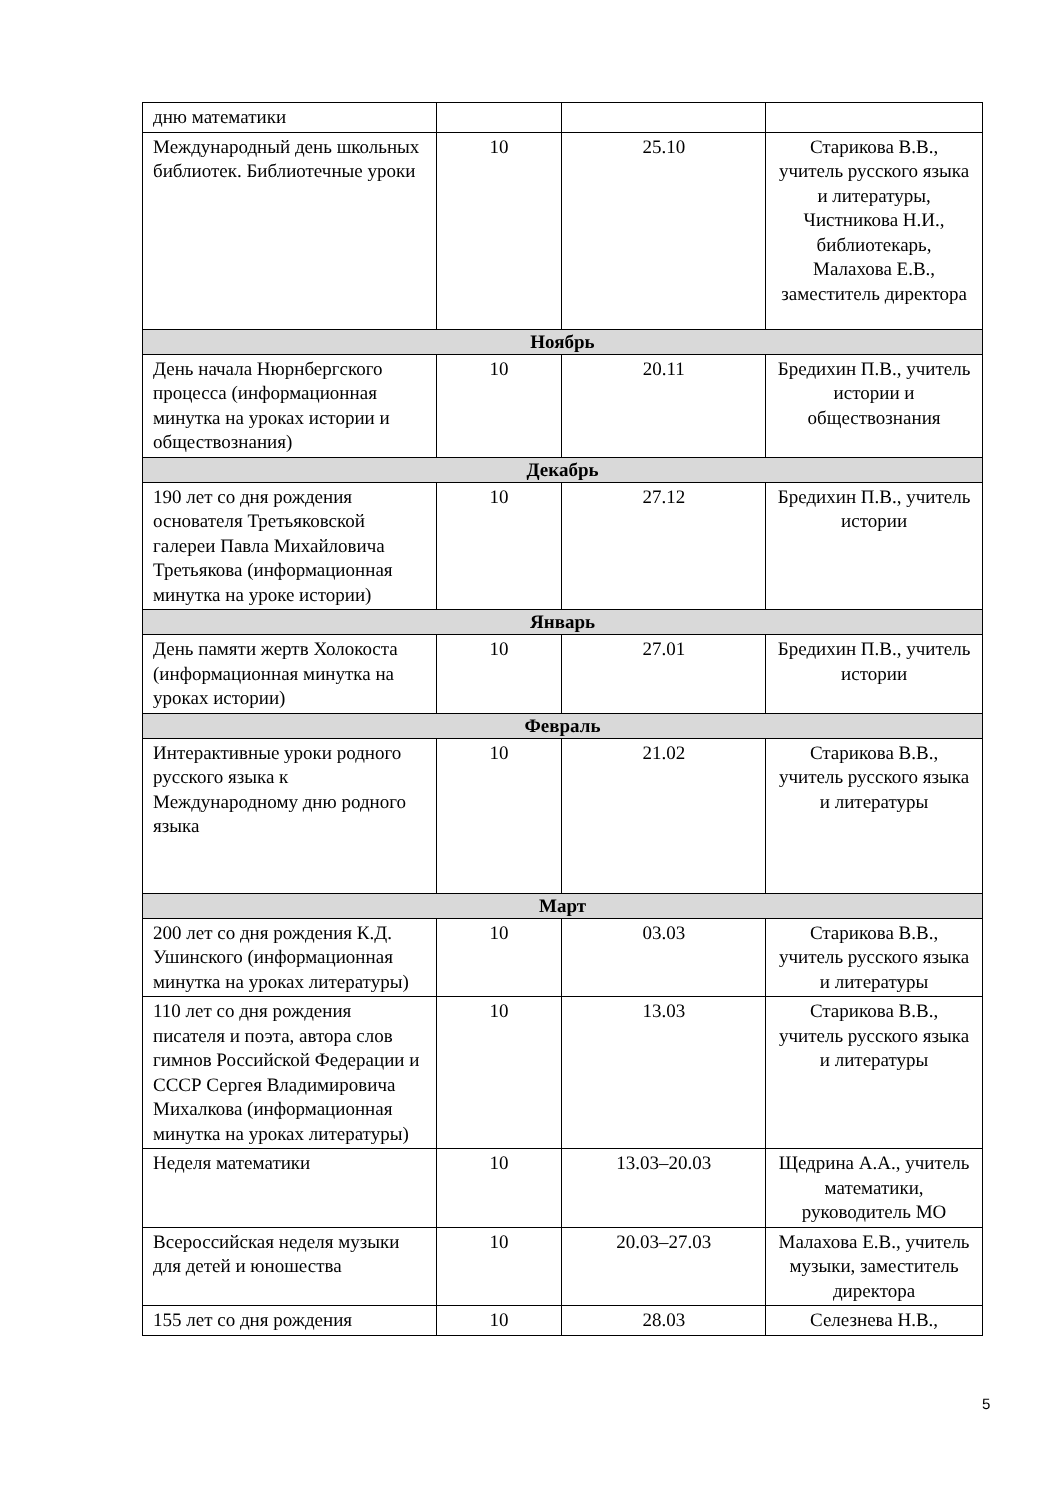| дню математики | | | |
| Международный день школьных библиотек. Библиотечные уроки | 10 | 25.10 | Старикова В.В., учитель русского языка и литературы, Чистникова Н.И., библиотекарь, Малахова Е.В., заместитель директора |
| Ноябрь | | | |
| День начала Нюрнбергского процесса (информационная минутка на уроках истории и обществознания) | 10 | 20.11 | Бредихин П.В., учитель истории и обществознания |
| Декабрь | | | |
| 190 лет со дня рождения основателя Третьяковской галереи Павла Михайловича Третьякова (информационная минутка на уроке истории) | 10 | 27.12 | Бредихин П.В., учитель истории |
| Январь | | | |
| День памяти жертв Холокоста (информационная минутка на уроках истории) | 10 | 27.01 | Бредихин П.В., учитель истории |
| Февраль | | | |
| Интерактивные уроки родного русского языка к Международному дню родного языка | 10 | 21.02 | Старикова В.В., учитель русского языка и литературы |
| Март | | | |
| 200 лет со дня рождения К.Д. Ушинского (информационная минутка на уроках литературы) | 10 | 03.03 | Старикова В.В., учитель русского языка и литературы |
| 110 лет со дня рождения писателя и поэта, автора слов гимнов Российской Федерации и СССР Сергея Владимировича Михалкова (информационная минутка на уроках литературы) | 10 | 13.03 | Старикова В.В., учитель русского языка и литературы |
| Неделя математики | 10 | 13.03–20.03 | Щедрина А.А., учитель математики, руководитель МО |
| Всероссийская неделя музыки для детей и юношества | 10 | 20.03–27.03 | Малахова Е.В., учитель музыки, заместитель директора |
| 155 лет со дня рождения | 10 | 28.03 | Селезнева Н.В., |
5